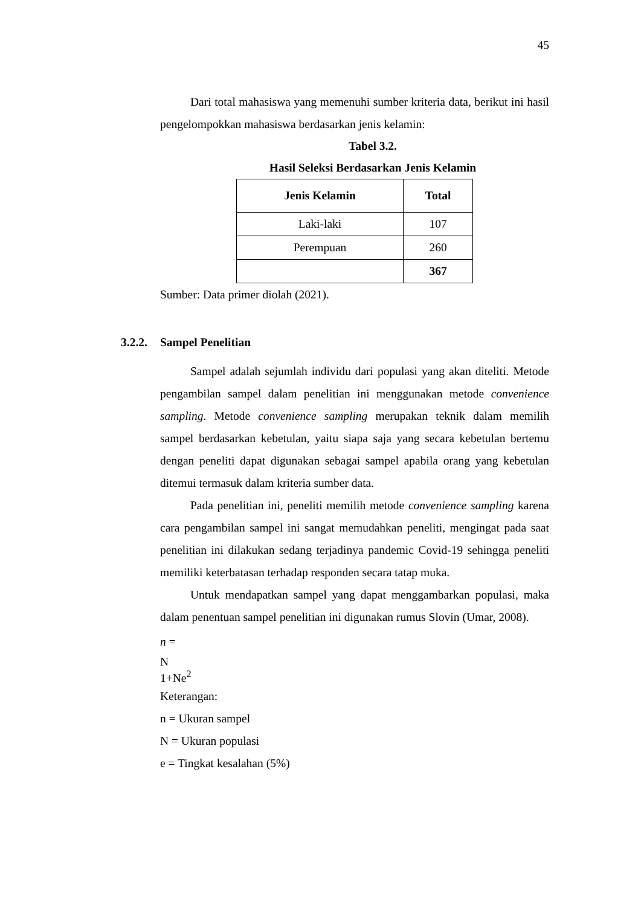45
Dari total mahasiswa yang memenuhi sumber kriteria data, berikut ini hasil pengelompokkan mahasiswa berdasarkan jenis kelamin:
Tabel 3.2.
Hasil Seleksi Berdasarkan Jenis Kelamin
| Jenis Kelamin | Total |
| --- | --- |
| Laki-laki | 107 |
| Perempuan | 260 |
| | 367 |
Sumber: Data primer diolah (2021).
3.2.2. Sampel Penelitian
Sampel adalah sejumlah individu dari populasi yang akan diteliti. Metode pengambilan sampel dalam penelitian ini menggunakan metode convenience sampling. Metode convenience sampling merupakan teknik dalam memilih sampel berdasarkan kebetulan, yaitu siapa saja yang secara kebetulan bertemu dengan peneliti dapat digunakan sebagai sampel apabila orang yang kebetulan ditemui termasuk dalam kriteria sumber data.
Pada penelitian ini, peneliti memilih metode convenience sampling karena cara pengambilan sampel ini sangat memudahkan peneliti, mengingat pada saat penelitian ini dilakukan sedang terjadinya pandemic Covid-19 sehingga peneliti memiliki keterbatasan terhadap responden secara tatap muka.
Untuk mendapatkan sampel yang dapat menggambarkan populasi, maka dalam penentuan sampel penelitian ini digunakan rumus Slovin (Umar, 2008).
n =
N
1+Ne<sup>2</sup>
Keterangan:
n = Ukuran sampel
N = Ukuran populasi
e = Tingkat kesalahan (5%)